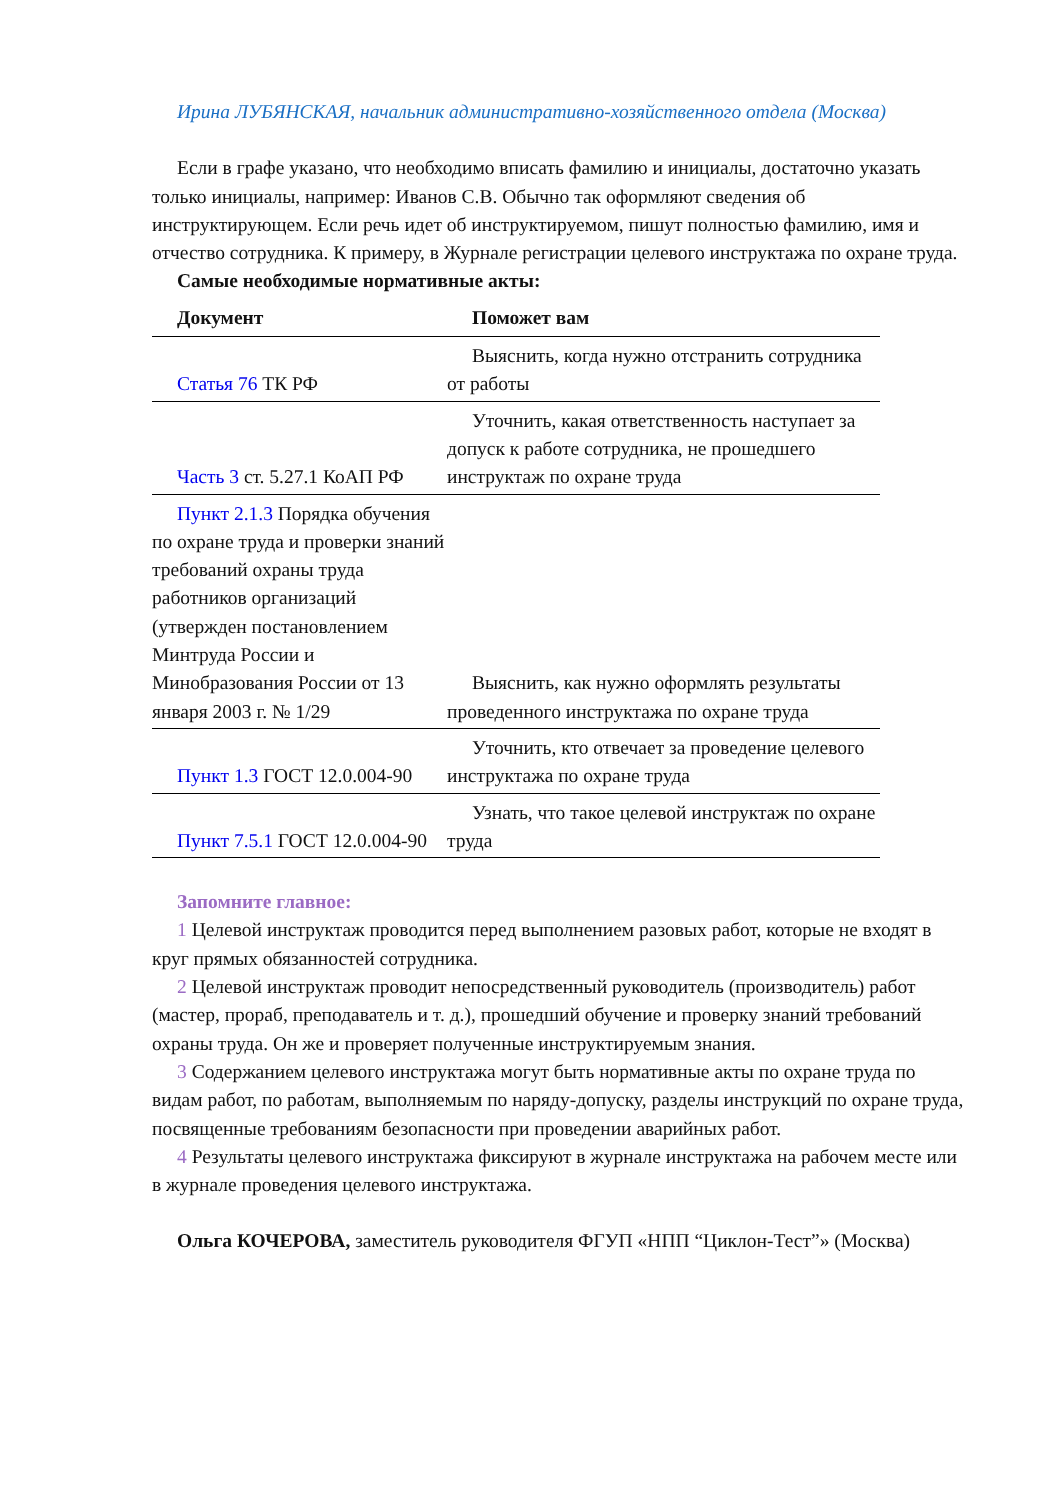Ирина ЛУБЯНСКАЯ, начальник административно-хозяйственного отдела (Москва)
Если в графе указано, что необходимо вписать фамилию и инициалы, достаточно указать только инициалы, например: Иванов С.В. Обычно так оформляют сведения об инструктирующем. Если речь идет об инструктируемом, пишут полностью фамилию, имя и отчество сотрудника. К примеру, в Журнале регистрации целевого инструктажа по охране труда.
Самые необходимые нормативные акты:
| Документ | Поможет вам |
| --- | --- |
| Статья 76 ТК РФ | Выяснить, когда нужно отстранить сотрудника от работы |
| Часть 3 ст. 5.27.1 КоАП РФ | Уточнить, какая ответственность наступает за допуск к работе сотрудника, не прошедшего инструктаж по охране труда |
| Пункт 2.1.3 Порядка обучения по охране труда и проверки знаний требований охраны труда работников организаций (утвержден постановлением Минтруда России и Минобразования России от 13 января 2003 г. № 1/29 | Выяснить, как нужно оформлять результаты проведенного инструктажа по охране труда |
| Пункт 1.3 ГОСТ 12.0.004-90 | Уточнить, кто отвечает за проведение целевого инструктажа по охране труда |
| Пункт 7.5.1 ГОСТ 12.0.004-90 | Узнать, что такое целевой инструктаж по охране труда |
Запомните главное:
1 Целевой инструктаж проводится перед выполнением разовых работ, которые не входят в круг прямых обязанностей сотрудника.
2 Целевой инструктаж проводит непосредственный руководитель (производитель) работ (мастер, прораб, преподаватель и т. д.), прошедший обучение и проверку знаний требований охраны труда. Он же и проверяет полученные инструктируемым знания.
3 Содержанием целевого инструктажа могут быть нормативные акты по охране труда по видам работ, по работам, выполняемым по наряду-допуску, разделы инструкций по охране труда, посвященные требованиям безопасности при проведении аварийных работ.
4 Результаты целевого инструктажа фиксируют в журнале инструктажа на рабочем месте или в журнале проведения целевого инструктажа.
Ольга КОЧЕРОВА, заместитель руководителя ФГУП «НПП “Циклон-Тест”» (Москва)